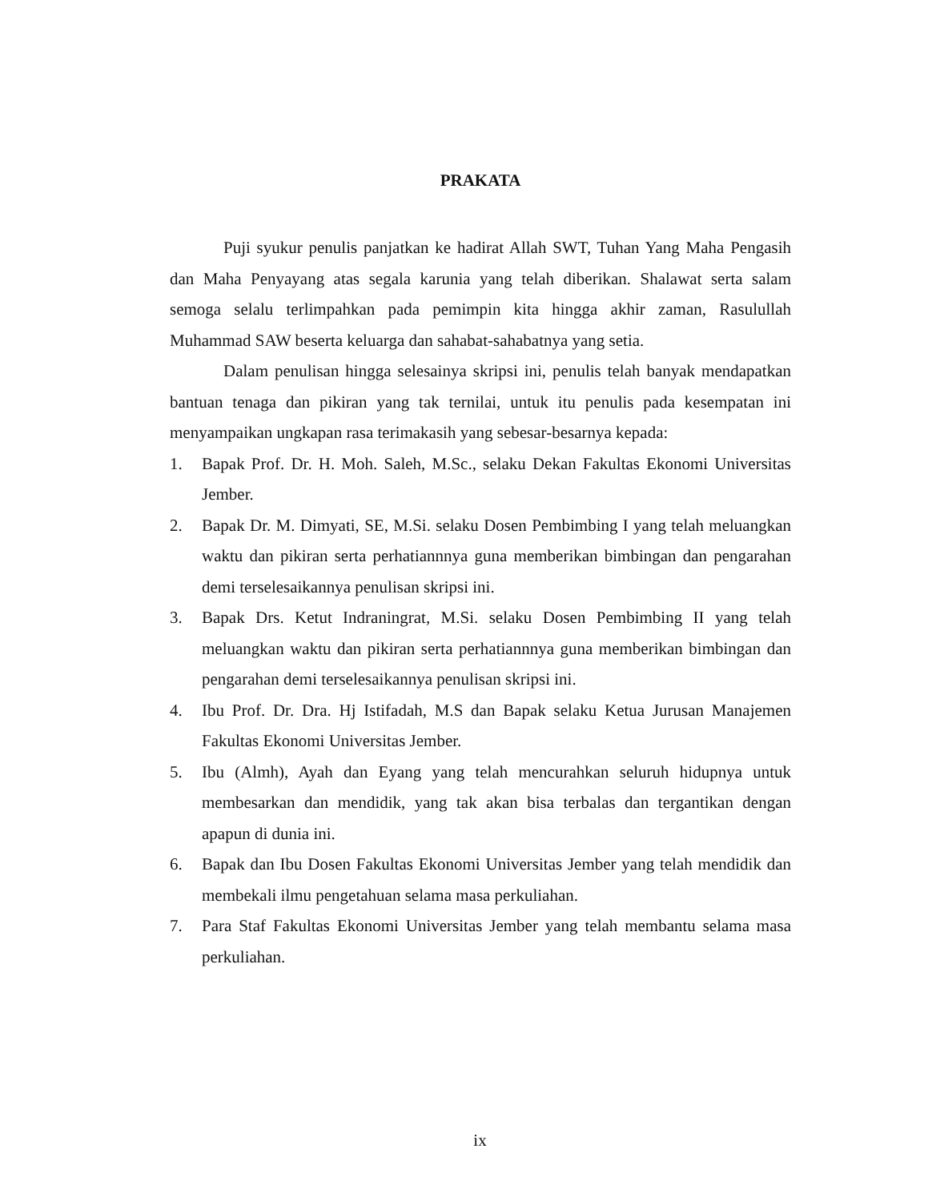PRAKATA
Puji syukur penulis panjatkan ke hadirat Allah SWT, Tuhan Yang Maha Pengasih dan Maha Penyayang atas segala karunia yang telah diberikan. Shalawat serta salam semoga selalu terlimpahkan pada pemimpin kita hingga akhir zaman, Rasulullah Muhammad SAW beserta keluarga dan sahabat-sahabatnya yang setia.
Dalam penulisan hingga selesainya skripsi ini, penulis telah banyak mendapatkan bantuan tenaga dan pikiran yang tak ternilai, untuk itu penulis pada kesempatan ini menyampaikan ungkapan rasa terimakasih yang sebesar-besarnya kepada:
1. Bapak Prof. Dr. H. Moh. Saleh, M.Sc., selaku Dekan Fakultas Ekonomi Universitas Jember.
2. Bapak Dr. M. Dimyati, SE, M.Si. selaku Dosen Pembimbing I yang telah meluangkan waktu dan pikiran serta perhatiannnya guna memberikan bimbingan dan pengarahan demi terselesaikannya penulisan skripsi ini.
3. Bapak Drs. Ketut Indraningrat, M.Si. selaku Dosen Pembimbing II yang telah meluangkan waktu dan pikiran serta perhatiannnya guna memberikan bimbingan dan pengarahan demi terselesaikannya penulisan skripsi ini.
4. Ibu Prof. Dr. Dra. Hj Istifadah, M.S dan Bapak selaku Ketua Jurusan Manajemen Fakultas Ekonomi Universitas Jember.
5. Ibu (Almh), Ayah dan Eyang yang telah mencurahkan seluruh hidupnya untuk membesarkan dan mendidik, yang tak akan bisa terbalas dan tergantikan dengan apapun di dunia ini.
6. Bapak dan Ibu Dosen Fakultas Ekonomi Universitas Jember yang telah mendidik dan membekali ilmu pengetahuan selama masa perkuliahan.
7. Para Staf Fakultas Ekonomi Universitas Jember yang telah membantu selama masa perkuliahan.
ix